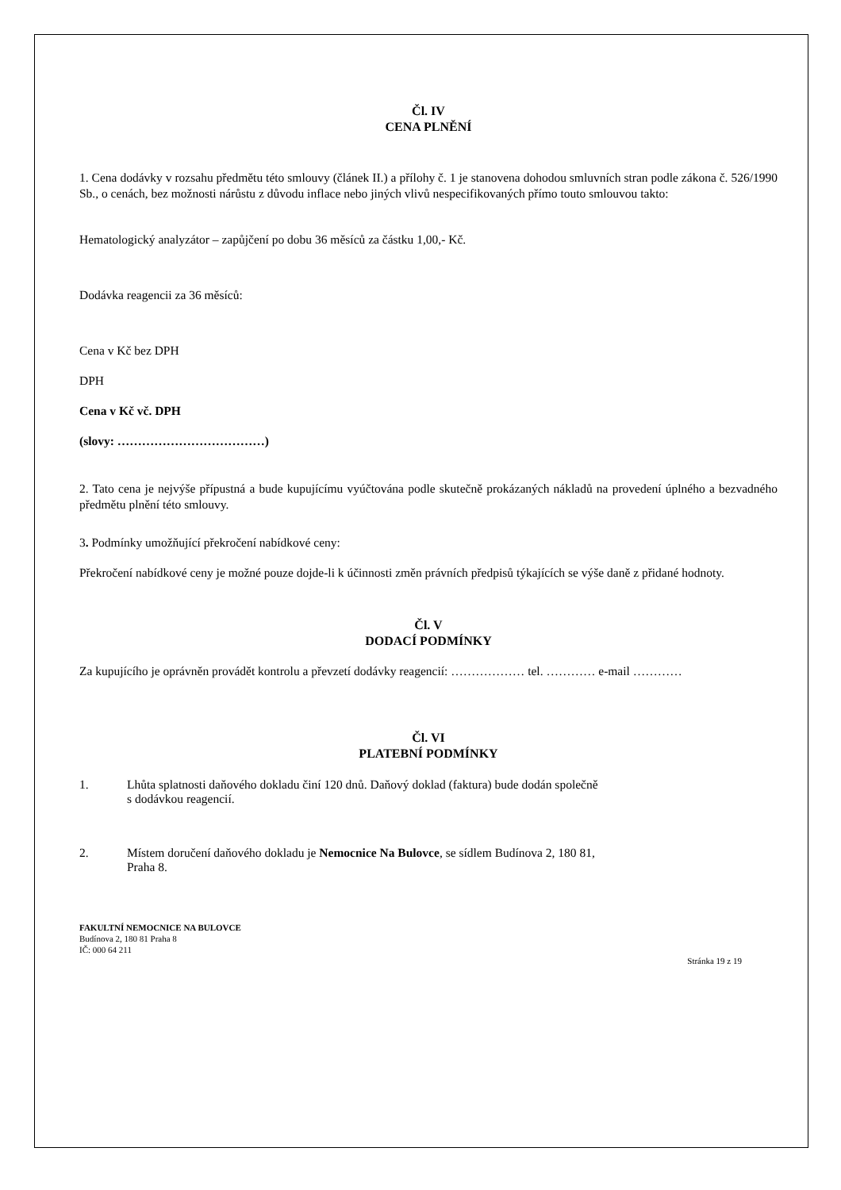Čl. IV
CENA PLNĚNÍ
1. Cena dodávky v rozsahu předmětu této smlouvy (článek II.) a přílohy č. 1 je stanovena dohodou smluvních stran podle zákona č. 526/1990 Sb., o cenách, bez možnosti nárůstu z důvodu inflace nebo jiných vlivů nespecifikovaných přímo touto smlouvou takto:
Hematologický analyzátor – zapůjčení po dobu 36 měsíců za částku 1,00,- Kč.
Dodávka reagencii za 36 měsíců:
Cena v Kč bez DPH
DPH
Cena v Kč vč. DPH
(slovy: ………………………………)
2. Tato cena je nejvýše přípustná a bude kupujícímu vyúčtována podle skutečně prokázaných nákladů na provedení úplného a bezvadného předmětu plnění této smlouvy.
3. Podmínky umožňující překročení nabídkové ceny:
Překročení nabídkové ceny je možné pouze dojde-li k účinnosti změn právních předpisů týkajících se výše daně z přidané hodnoty.
Čl. V
DODACÍ PODMÍNKY
Za kupujícího je oprávněn provádět kontrolu a převzetí dodávky reagencií: ……………… tel. ………… e-mail …………
Čl. VI
PLATEBNÍ PODMÍNKY
1. Lhůta splatnosti daňového dokladu činí 120 dnů. Daňový doklad (faktura) bude dodán společně
s dodávkou reagencií.
2. Místem doručení daňového dokladu je Nemocnice Na Bulovce, se sídlem Budínova 2, 180 81,
Praha 8.
FAKULTNÍ NEMOCNICE NA BULOVCE
Budínova 2, 180 81 Praha 8
IČ: 000 64 211
Stránka 19 z 19